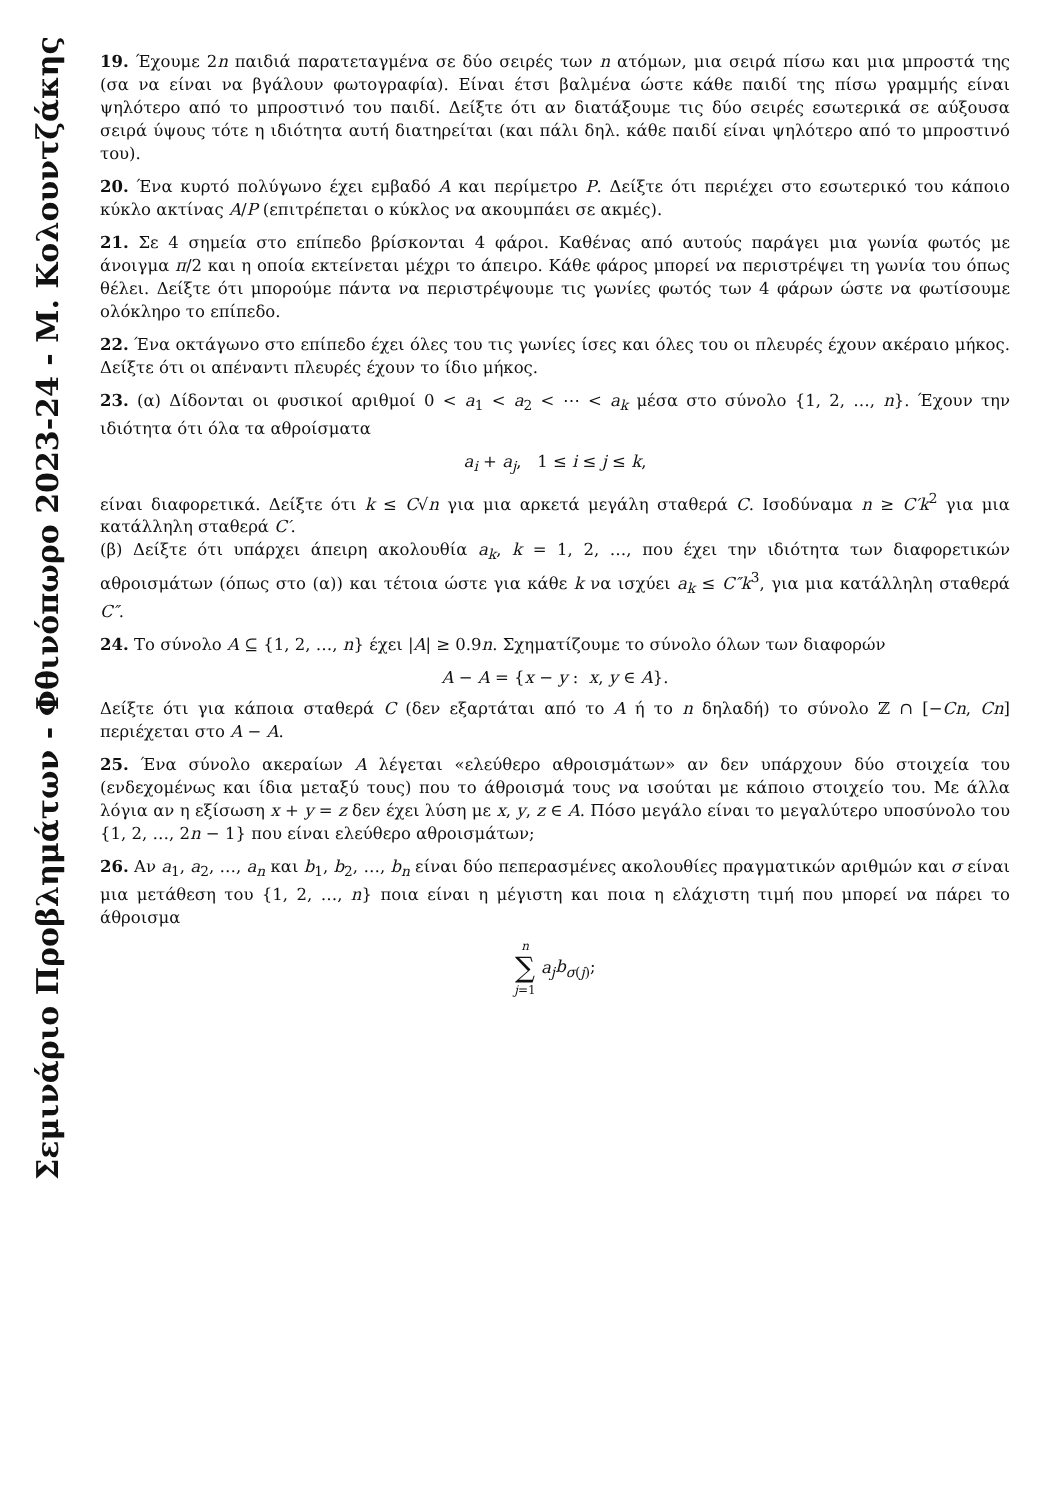19. Έχουμε 2n παιδιά παρατεταγμένα σε δύο σειρές των n ατόμων, μια σειρά πίσω και μια μπροστά της (σα να είναι να βγάλουν φωτογραφία). Είναι έτσι βαλμένα ώστε κάθε παιδί της πίσω γραμμής είναι ψηλότερο από το μπροστινό του παιδί. Δείξτε ότι αν διατάξουμε τις δύο σειρές εσωτερικά σε αύξουσα σειρά ύψους τότε η ιδιότητα αυτή διατηρείται (και πάλι δηλ. κάθε παιδί είναι ψηλότερο από το μπροστινό του).
20. Ένα κυρτό πολύγωνο έχει εμβαδό A και περίμετρο P. Δείξτε ότι περιέχει στο εσωτερικό του κάποιο κύκλο ακτίνας A/P (επιτρέπεται ο κύκλος να ακουμπάει σε ακμές).
21. Σε 4 σημεία στο επίπεδο βρίσκονται 4 φάροι. Καθένας από αυτούς παράγει μια γωνία φωτός με άνοιγμα π/2 και η οποία εκτείνεται μέχρι το άπειρο. Κάθε φάρος μπορεί να περιστρέψει τη γωνία του όπως θέλει. Δείξτε ότι μπορούμε πάντα να περιστρέψουμε τις γωνίες φωτός των 4 φάρων ώστε να φωτίσουμε ολόκληρο το επίπεδο.
22. Ένα οκτάγωνο στο επίπεδο έχει όλες του τις γωνίες ίσες και όλες του οι πλευρές έχουν ακέραιο μήκος. Δείξτε ότι οι απέναντι πλευρές έχουν το ίδιο μήκος.
23. (α) Δίδονται οι φυσικοί αριθμοί 0 < a<sub>1</sub> < a<sub>2</sub> < ⋯ < a<sub>k</sub> μέσα στο σύνολο {1, 2, …, n}. Έχουν την ιδιότητα ότι όλα τα αθροίσματα
a<sub>i</sub> + a<sub>j</sub>, 1 ≤ i ≤ j ≤ k,
είναι διαφορετικά. Δείξτε ότι k ≤ C√n για μια αρκετά μεγάλη σταθερά C. Ισοδύναμα n ≥ C′k<sup>2</sup> για μια κατάλληλη σταθερά C′.
(β) Δείξτε ότι υπάρχει άπειρη ακολουθία a<sub>k</sub>, k = 1, 2, …, που έχει την ιδιότητα των διαφορετικών αθροισμάτων (όπως στο (α)) και τέτοια ώστε για κάθε k να ισχύει a<sub>k</sub> ≤ C″k<sup>3</sup>, για μια κατάλληλη σταθερά C″.
24. Το σύνολο A ⊆ {1, 2, …, n} έχει |A| ≥ 0.9n. Σχηματίζουμε το σύνολο όλων των διαφορών
A − A = {x − y : x, y ∈ A}.
Δείξτε ότι για κάποια σταθερά C (δεν εξαρτάται από το A ή το n δηλαδή) το σύνολο ℤ ∩ [−Cn, Cn] περιέχεται στο A − A.
25. Ένα σύνολο ακεραίων A λέγεται «ελεύθερο αθροισμάτων» αν δεν υπάρχουν δύο στοιχεία του (ενδεχομένως και ίδια μεταξύ τους) που το άθροισμά τους να ισούται με κάποιο στοιχείο του. Με άλλα λόγια αν η εξίσωση x + y = z δεν έχει λύση με x, y, z ∈ A. Πόσο μεγάλο είναι το μεγαλύτερο υποσύνολο του {1, 2, …, 2n − 1} που είναι ελεύθερο αθροισμάτων;
26. Αν a<sub>1</sub>, a<sub>2</sub>, …, a<sub>n</sub> και b<sub>1</sub>, b<sub>2</sub>, …, b<sub>n</sub> είναι δύο πεπερασμένες ακολουθίες πραγματικών αριθμών και σ είναι μια μετάθεση του {1, 2, …, n} ποια είναι η μέγιστη και ποια η ελάχιστη τιμή που μπορεί να πάρει το άθροισμα
n
∑
j=1 a<sub>j</sub> b<sub>σ(j)</sub>;
Σεμινάριο Προβλημάτων - Φθινόπωρο 2023-24 - Μ. Κολουντζάκης